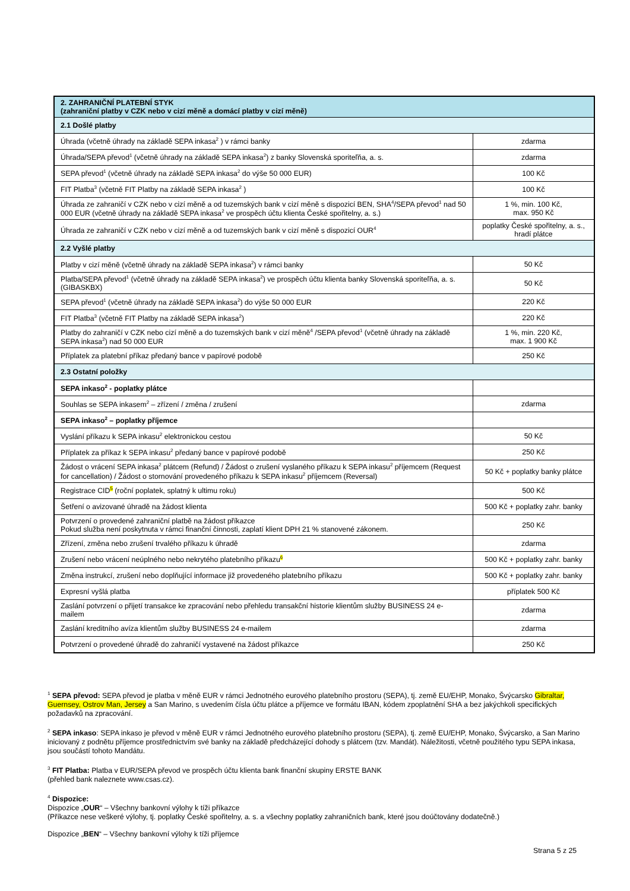| 2. ZAHRANIČNÍ PLATEBNÍ STYK (zahraniční platby v CZK nebo v cizí měně a domácí platby v cizí měně) | |
| --- | --- |
| 2.1 Došlé platby | |
| Úhrada (včetně úhrady na základě SEPA inkasa<sup>2</sup> ) v rámci banky | zdarma |
| Úhrada/SEPA převod<sup>1</sup> (včetně úhrady na základě SEPA inkasa<sup>2</sup>) z banky Slovenská sporiteľňa, a. s. | zdarma |
| SEPA převod<sup>1</sup> (včetně úhrady na základě SEPA inkasa<sup>2</sup> do výše 50 000 EUR) | 100 Kč |
| FIT Platba<sup>3</sup> (včetně FIT Platby na základě SEPA inkasa<sup>2</sup> ) | 100 Kč |
| Úhrada ze zahraničí v CZK nebo v cizí měně a od tuzemských bank v cizí měně s dispozicí BEN, SHA<sup>4</sup>/SEPA převod<sup>1</sup> nad 50 000 EUR (včetně úhrady na základě SEPA inkasa<sup>2</sup> ve prospěch účtu klienta České spořitelny, a. s.) | 1 %, min. 100 Kč, max. 950 Kč |
| Úhrada ze zahraničí v CZK nebo v cizí měně a od tuzemských bank v cizí měně s dispozicí OUR<sup>4</sup> | poplatky České spořitelny, a. s., hradí plátce |
| 2.2 Vyšlé platby | |
| Platby v cizí měně (včetně úhrady na základě SEPA inkasa<sup>2</sup>) v rámci banky | 50 Kč |
| Platba/SEPA převod<sup>1</sup> (včetně úhrady na základě SEPA inkasa<sup>2</sup>) ve prospěch účtu klienta banky Slovenská sporiteľňa, a. s. (GIBASKBX) | 50 Kč |
| SEPA převod<sup>1</sup> (včetně úhrady na základě SEPA inkasa<sup>2</sup>) do výše 50 000 EUR | 220 Kč |
| FIT Platba<sup>3</sup> (včetně FIT Platby na základě SEPA inkasa<sup>2</sup>) | 220 Kč |
| Platby do zahraničí v CZK nebo cizí měně a do tuzemských bank v cizí měně<sup>4</sup> /SEPA převod<sup>1</sup> (včetně úhrady na základě SEPA inkasa<sup>2</sup>) nad 50 000 EUR | 1 %, min. 220 Kč, max. 1 900 Kč |
| Příplatek za platební příkaz předaný bance v papírové podobě | 250 Kč |
| 2.3 Ostatní položky | |
| SEPA inkaso<sup>2</sup> - poplatky plátce | |
| Souhlas se SEPA inkasem<sup>2</sup> – zřízení / změna / zrušení | zdarma |
| SEPA inkaso<sup>2</sup> – poplatky příjemce | |
| Vyslání příkazu k SEPA inkasu<sup>2</sup> elektronickou cestou | 50 Kč |
| Příplatek za příkaz k SEPA inkasu<sup>2</sup> předaný bance v papírové podobě | 250 Kč |
| Žádost o vrácení SEPA inkasa<sup>2</sup> plátcem (Refund) / Žádost o zrušení vyslaného příkazu k SEPA inkasu<sup>2</sup> příjemcem (Request for cancellation) / Žádost o stornování provedeného příkazu k SEPA inkasu<sup>2</sup> příjemcem (Reversal) | 50 Kč + poplatky banky plátce |
| Registrace CID<sup>5</sup> (roční poplatek, splatný k ultimu roku) | 500 Kč |
| Šetření o avizované úhradě na žádost klienta | 500 Kč + poplatky zahr. banky |
| Potvrzení o provedené zahraniční platbě na žádost příkazce Pokud služba není poskytnuta v rámci finanční činnosti, zaplatí klient DPH 21 % stanovené zákonem. | 250 Kč |
| Zřízení, změna nebo zrušení trvalého příkazu k úhradě | zdarma |
| Zrušení nebo vrácení neúplného nebo nekrytého platebního příkazu<sup>6</sup> | 500 Kč + poplatky zahr. banky |
| Změna instrukcí, zrušení nebo doplňující informace již provedeného platebního příkazu | 500 Kč + poplatky zahr. banky |
| Expresní vyšlá platba | příplatek 500 Kč |
| Zaslání potvrzení o přijetí transakce ke zpracování nebo přehledu transakční historie klientům služby BUSINESS 24 e-mailem | zdarma |
| Zaslání kreditního avíza klientům služby BUSINESS 24 e-mailem | zdarma |
| Potvrzení o provedené úhradě do zahraničí vystavené na žádost příkazce | 250 Kč |
<sup>1</sup> SEPA převod: SEPA převod je platba v měně EUR v rámci Jednotného eurového platebního prostoru (SEPA), tj. země EU/EHP, Monako, Švýcarsko Gibraltar, Guernsey, Ostrov Man, Jersey a San Marino, s uvedením čísla účtu plátce a příjemce ve formátu IBAN, kódem zpoplatnění SHA a bez jakýchkoli specifických požadavků na zpracování.
<sup>2</sup> SEPA inkaso: SEPA inkaso je převod v měně EUR v rámci Jednotného eurového platebního prostoru (SEPA), tj. země EU/EHP, Monako, Švýcarsko, a San Marino iniciovaný z podnětu příjemce prostřednictvím své banky na základě předcházející dohody s plátcem (tzv. Mandát). Náležitosti, včetně použitého typu SEPA inkasa, jsou součástí tohoto Mandátu.
<sup>3</sup> FIT Platba: Platba v EUR/SEPA převod ve prospěch účtu klienta bank finanční skupiny ERSTE BANK
(přehled bank naleznete www.csas.cz).
<sup>4</sup> Dispozice:
Dispozice „OUR“ – Všechny bankovní výlohy k tíži příkazce
(Příkazce nese veškeré výlohy, tj. poplatky České spořitelny, a. s. a všechny poplatky zahraničních bank, které jsou doúčtovány dodatečně.)
Dispozice „BEN“ – Všechny bankovní výlohy k tíži příjemce
Strana 5 z 25